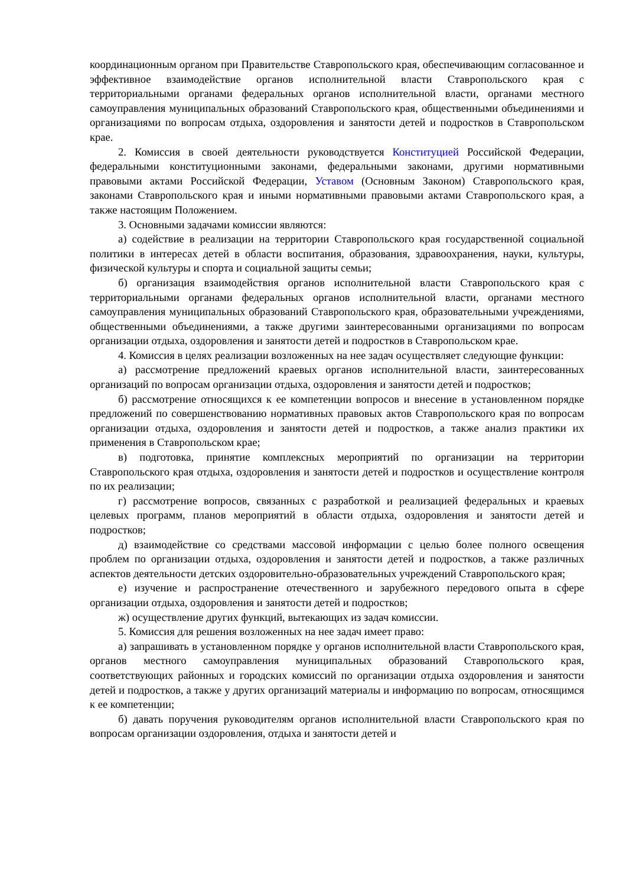координационным органом при Правительстве Ставропольского края, обеспечивающим согласованное и эффективное взаимодействие органов исполнительной власти Ставропольского края с территориальными органами федеральных органов исполнительной власти, органами местного самоуправления муниципальных образований Ставропольского края, общественными объединениями и организациями по вопросам отдыха, оздоровления и занятости детей и подростков в Ставропольском крае.
2. Комиссия в своей деятельности руководствуется Конституцией Российской Федерации, федеральными конституционными законами, федеральными законами, другими нормативными правовыми актами Российской Федерации, Уставом (Основным Законом) Ставропольского края, законами Ставропольского края и иными нормативными правовыми актами Ставропольского края, а также настоящим Положением.
3. Основными задачами комиссии являются:
а) содействие в реализации на территории Ставропольского края государственной социальной политики в интересах детей в области воспитания, образования, здравоохранения, науки, культуры, физической культуры и спорта и социальной защиты семьи;
б) организация взаимодействия органов исполнительной власти Ставропольского края с территориальными органами федеральных органов исполнительной власти, органами местного самоуправления муниципальных образований Ставропольского края, образовательными учреждениями, общественными объединениями, а также другими заинтересованными организациями по вопросам организации отдыха, оздоровления и занятости детей и подростков в Ставропольском крае.
4. Комиссия в целях реализации возложенных на нее задач осуществляет следующие функции:
а) рассмотрение предложений краевых органов исполнительной власти, заинтересованных организаций по вопросам организации отдыха, оздоровления и занятости детей и подростков;
б) рассмотрение относящихся к ее компетенции вопросов и внесение в установленном порядке предложений по совершенствованию нормативных правовых актов Ставропольского края по вопросам организации отдыха, оздоровления и занятости детей и подростков, а также анализ практики их применения в Ставропольском крае;
в) подготовка, принятие комплексных мероприятий по организации на территории Ставропольского края отдыха, оздоровления и занятости детей и подростков и осуществление контроля по их реализации;
г) рассмотрение вопросов, связанных с разработкой и реализацией федеральных и краевых целевых программ, планов мероприятий в области отдыха, оздоровления и занятости детей и подростков;
д) взаимодействие со средствами массовой информации с целью более полного освещения проблем по организации отдыха, оздоровления и занятости детей и подростков, а также различных аспектов деятельности детских оздоровительно-образовательных учреждений Ставропольского края;
е) изучение и распространение отечественного и зарубежного передового опыта в сфере организации отдыха, оздоровления и занятости детей и подростков;
ж) осуществление других функций, вытекающих из задач комиссии.
5. Комиссия для решения возложенных на нее задач имеет право:
а) запрашивать в установленном порядке у органов исполнительной власти Ставропольского края, органов местного самоуправления муниципальных образований Ставропольского края, соответствующих районных и городских комиссий по организации отдыха оздоровления и занятости детей и подростков, а также у других организаций материалы и информацию по вопросам, относящимся к ее компетенции;
б) давать поручения руководителям органов исполнительной власти Ставропольского края по вопросам организации оздоровления, отдыха и занятости детей и